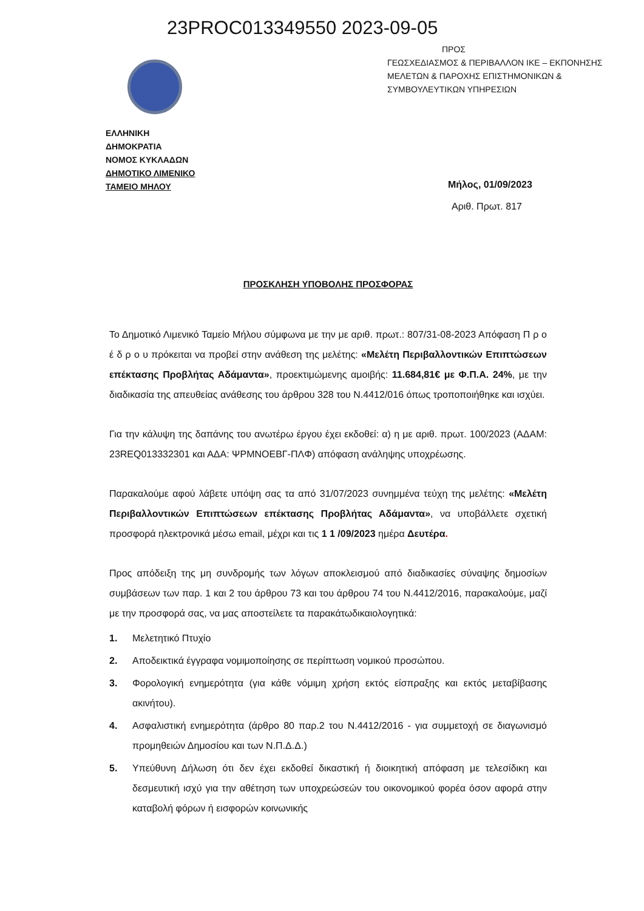23PROC013349550 2023-09-05
ΕΛΛΗΝΙΚΗ
ΔΗΜΟΚΡΑΤΙΑ
ΝΟΜΟΣ ΚΥΚΛΑΔΩΝ
ΔΗΜΟΤΙΚΟ ΛΙΜΕΝΙΚΟ
ΤΑΜΕΙΟ ΜΗΛΟΥ
ΠΡΟΣ
ΓΕΩΣΧΕΔΙΑΣΜΟΣ & ΠΕΡΙΒΑΛΛΟΝ ΙΚΕ – ΕΚΠΟΝΗΣΗΣ
ΜΕΛΕΤΩΝ & ΠΑΡΟΧΗΣ ΕΠΙΣΤΗΜΟΝΙΚΩΝ &
ΣΥΜΒΟΥΛΕΥΤΙΚΩΝ ΥΠΗΡΕΣΙΩΝ
Μήλος, 01/09/2023
Αριθ. Πρωτ. 817
ΠΡΟΣΚΛΗΣΗ ΥΠΟΒΟΛΗΣ ΠΡΟΣΦΟΡΑΣ
Το Δημοτικό Λιμενικό Ταμείο Μήλου σύμφωνα με την με αριθ. πρωτ.: 807/31-08-2023 Απόφαση Π ρ ο έ δ ρ ο υ πρόκειται να προβεί στην ανάθεση της μελέτης: «Μελέτη Περιβαλλοντικών Επιπτώσεων επέκτασης Προβλήτας Αδάμαντα», προεκτιμώμενης αμοιβής: 11.684,81€ με Φ.Π.Α. 24%, με την διαδικασία της απευθείας ανάθεσης του άρθρου 328 του Ν.4412/016 όπως τροποποιήθηκε και ισχύει.
Για την κάλυψη της δαπάνης του ανωτέρω έργου έχει εκδοθεί: α) η με αριθ. πρωτ. 100/2023 (ΑΔΑΜ: 23REQ013332301 και ΑΔΑ: ΨΡΜΝΟΕΒΓ-ΠΛΦ) απόφαση ανάληψης υποχρέωσης.
Παρακαλούμε αφού λάβετε υπόψη σας τα από 31/07/2023 συνημμένα τεύχη της μελέτης: «Μελέτη Περιβαλλοντικών Επιπτώσεων επέκτασης Προβλήτας Αδάμαντα», να υποβάλλετε σχετική προσφορά ηλεκτρονικά μέσω email, μέχρι και τις 1 1 /09/2023 ημέρα Δευτέρα.
Προς απόδειξη της μη συνδρομής των λόγων αποκλεισμού από διαδικασίες σύναψης δημοσίων συμβάσεων των παρ. 1 και 2 του άρθρου 73 και του άρθρου 74 του Ν.4412/2016, παρακαλούμε, μαζί με την προσφορά σας, να μας αποστείλετε τα παρακάτωδικαιολογητικά:
1. Μελετητικό Πτυχίο
2. Αποδεικτικά έγγραφα νομιμοποίησης σε περίπτωση νομικού προσώπου.
3. Φορολογική ενημερότητα (για κάθε νόμιμη χρήση εκτός είσπραξης και εκτός μεταβίβασης ακινήτου).
4. Ασφαλιστική ενημερότητα (άρθρο 80 παρ.2 του Ν.4412/2016 - για συμμετοχή σε διαγωνισμό προμηθειών Δημοσίου και των Ν.Π.Δ.Δ.)
5. Υπεύθυνη Δήλωση ότι δεν έχει εκδοθεί δικαστική ή διοικητική απόφαση με τελεσίδικη και δεσμευτική ισχύ για την αθέτηση των υποχρεώσεών του οικονομικού φορέα όσον αφορά στην καταβολή φόρων ή εισφορών κοινωνικής